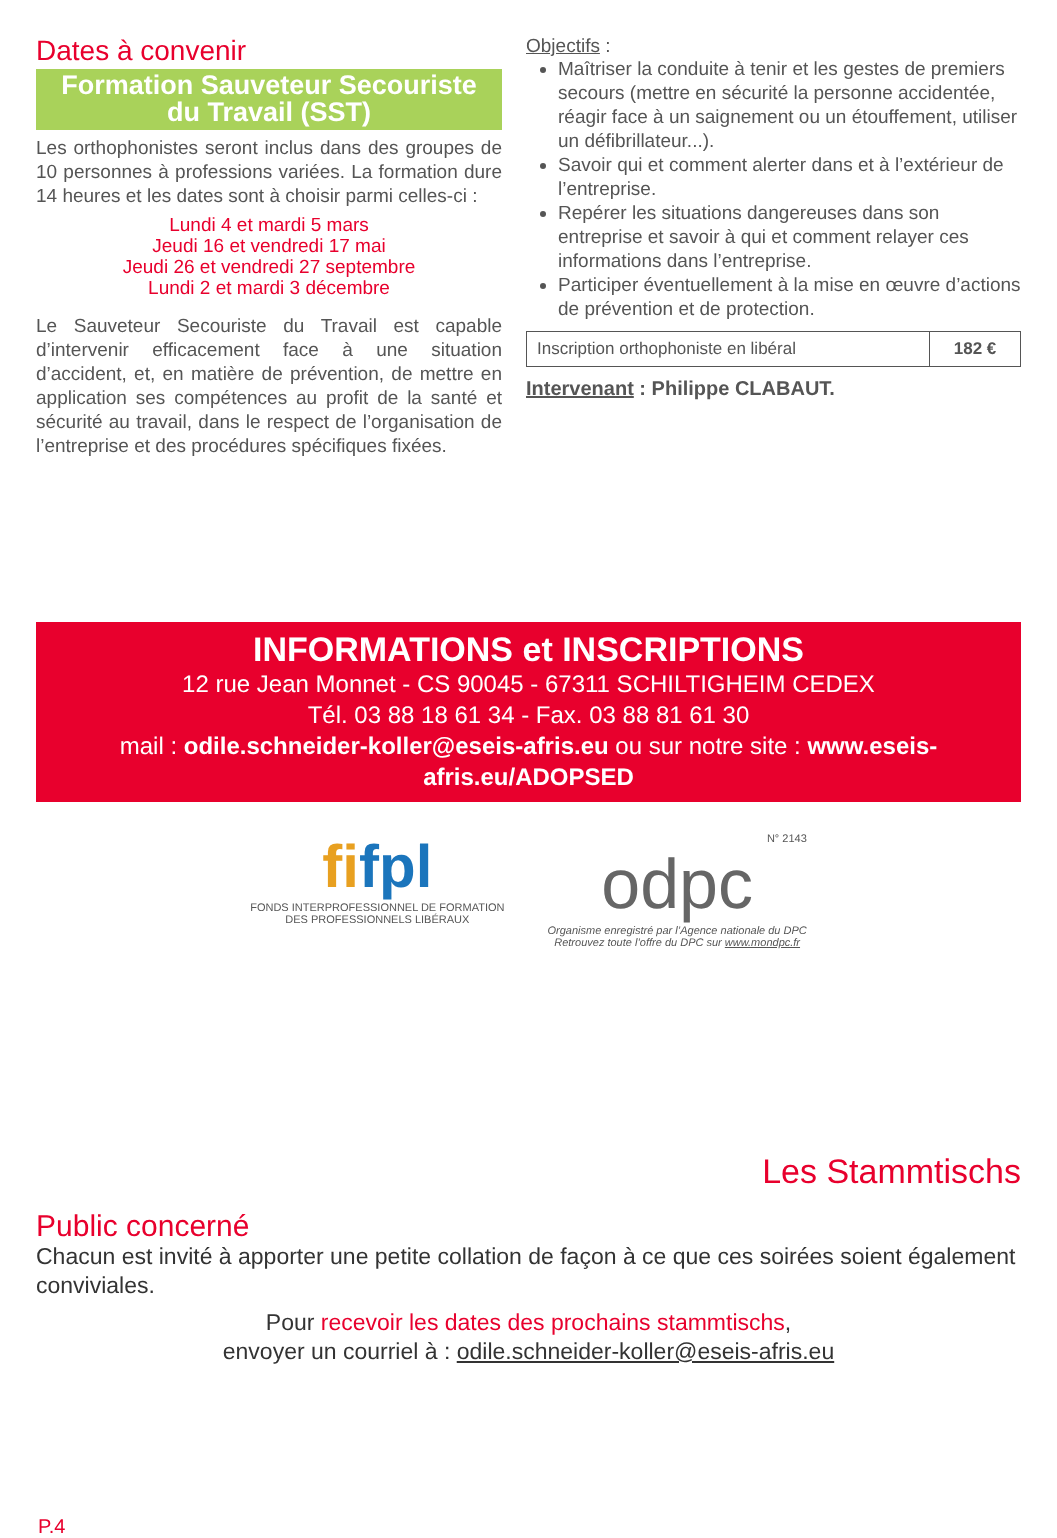Dates à convenir
Formation Sauveteur Secouriste
du Travail (SST)
Les orthophonistes seront inclus dans des groupes de 10 personnes à professions variées. La formation dure 14 heures et les dates sont à choisir parmi celles-ci :
Lundi 4 et mardi 5 mars
Jeudi 16 et vendredi 17 mai
Jeudi 26 et vendredi 27 septembre
Lundi 2 et mardi 3 décembre
Le Sauveteur Secouriste du Travail est capable d’intervenir efficacement face à une situation d’accident, et, en matière de prévention, de mettre en application ses compétences au profit de la santé et sécurité au travail, dans le respect de l’organisation de l’entreprise et des procédures spécifiques fixées.
Objectifs :
Maîtriser la conduite à tenir et les gestes de premiers secours (mettre en sécurité la personne accidentée, réagir face à un saignement ou un étouffement, utiliser un défibrillateur...).
Savoir qui et comment alerter dans et à l’extérieur de l’entreprise.
Repérer les situations dangereuses dans son entreprise et savoir à qui et comment relayer ces informations dans l’entreprise.
Participer éventuellement à la mise en œuvre d’actions de prévention et de protection.
| Inscription orthophoniste en libéral | 182 € |
Intervenant : Philippe CLABAUT.
INFORMATIONS et INSCRIPTIONS
12 rue Jean Monnet - CS 90045 - 67311 SCHILTIGHEIM CEDEX
Tél. 03 88 18 61 34 - Fax. 03 88 81 61 30
mail : odile.schneider-koller@eseis-afris.eu ou sur notre site : www.eseis-afris.eu/ADOPSED
fifpl
FONDS INTERPROFESSIONNEL DE FORMATION
DES PROFESSIONNELS LIBÉRAUX
N° 2143
odpc
Organisme enregistré par l’Agence nationale du DPC
Retrouvez toute l’offre du DPC sur www.mondpc.fr
Les Stammtischs
Public concerné
Chacun est invité à apporter une petite collation de façon à ce que ces soirées soient également conviviales.
Pour recevoir les dates des prochains stammtischs,
envoyer un courriel à : odile.schneider-koller@eseis-afris.eu
P.4